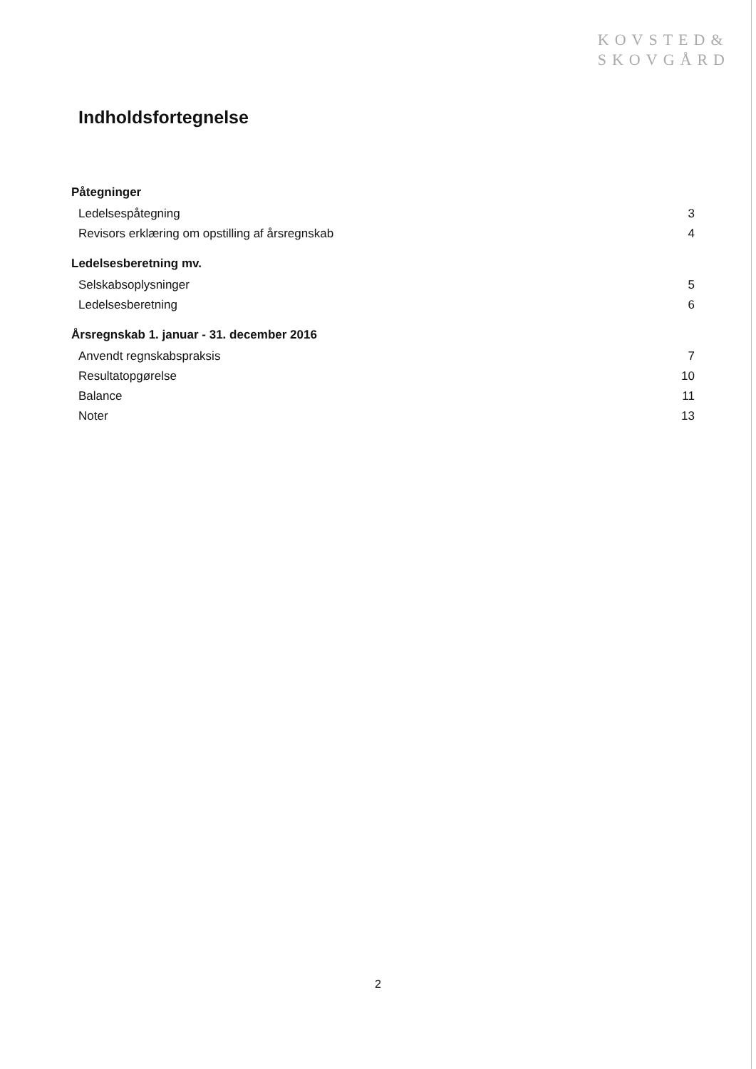KOVSTED&
SKOVGÅRD
Indholdsfortegnelse
Påtegninger
Ledelsespåtegning 3
Revisors erklæring om opstilling af årsregnskab 4
Ledelsesberetning mv.
Selskabsoplysninger 5
Ledelsesberetning 6
Årsregnskab 1. januar - 31. december 2016
Anvendt regnskabspraksis 7
Resultatopgørelse 10
Balance 11
Noter 13
2